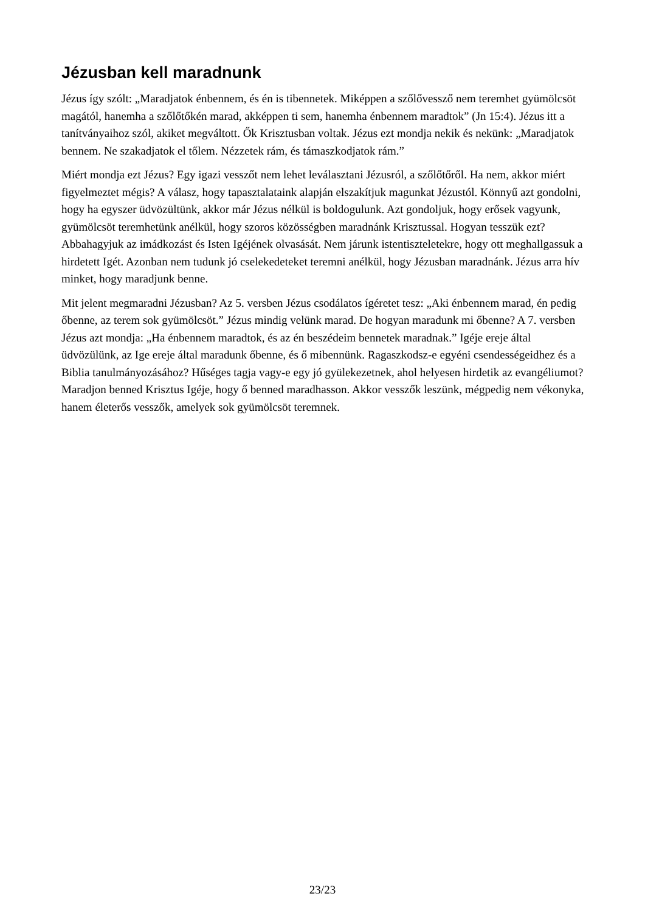Jézusban kell maradnunk
Jézus így szólt: „Maradjatok énbennem, és én is tibennetek. Miképpen a szőlővessző nem teremhet gyümölcsöt magától, hanemha a szőlőtőkén marad, akképpen ti sem, hanemha énbennem maradtok” (Jn 15:4). Jézus itt a tanítványaihoz szól, akiket megváltott. Ők Krisztusban voltak. Jézus ezt mondja nekik és nekünk: „Maradjatok bennem. Ne szakadjatok el tőlem. Nézzetek rám, és támaszkodjatok rám.”
Miért mondja ezt Jézus? Egy igazi vesszőt nem lehet leválasztani Jézusról, a szőlőtőről. Ha nem, akkor miért figyelmeztet mégis? A válasz, hogy tapasztalataink alapján elszakítjuk magunkat Jézustól. Könnyű azt gondolni, hogy ha egyszer üdvözültünk, akkor már Jézus nélkül is boldogulunk. Azt gondoljuk, hogy erősek vagyunk, gyümölcsöt teremhetünk anélkül, hogy szoros közösségben maradnánk Krisztussal. Hogyan tesszük ezt? Abbahagyjuk az imádkozást és Isten Igéjének olvasását. Nem járunk istentiszteletekre, hogy ott meghallgassuk a hirdetett Igét. Azonban nem tudunk jó cselekedeteket teremni anélkül, hogy Jézusban maradnánk. Jézus arra hív minket, hogy maradjunk benne.
Mit jelent megmaradni Jézusban? Az 5. versben Jézus csodálatos ígéretet tesz: „Aki énbennem marad, én pedig őbenne, az terem sok gyümölcsöt.” Jézus mindig velünk marad. De hogyan maradunk mi őbenne? A 7. versben Jézus azt mondja: „Ha énbennem maradtok, és az én beszédeim bennetek maradnak.” Igéje ereje által üdvözülünk, az Ige ereje által maradunk őbenne, és ő mibennünk. Ragaszkodsz-e egyéni csendességeidhez és a Biblia tanulmányozásához? Hűséges tagja vagy-e egy jó gyülekezetnek, ahol helyesen hirdetik az evangéliumot? Maradjon benned Krisztus Igéje, hogy ő benned maradhasson. Akkor vesszők leszünk, mégpedig nem vékonyka, hanem életerős vesszők, amelyek sok gyümölcsöt teremnek.
23/23